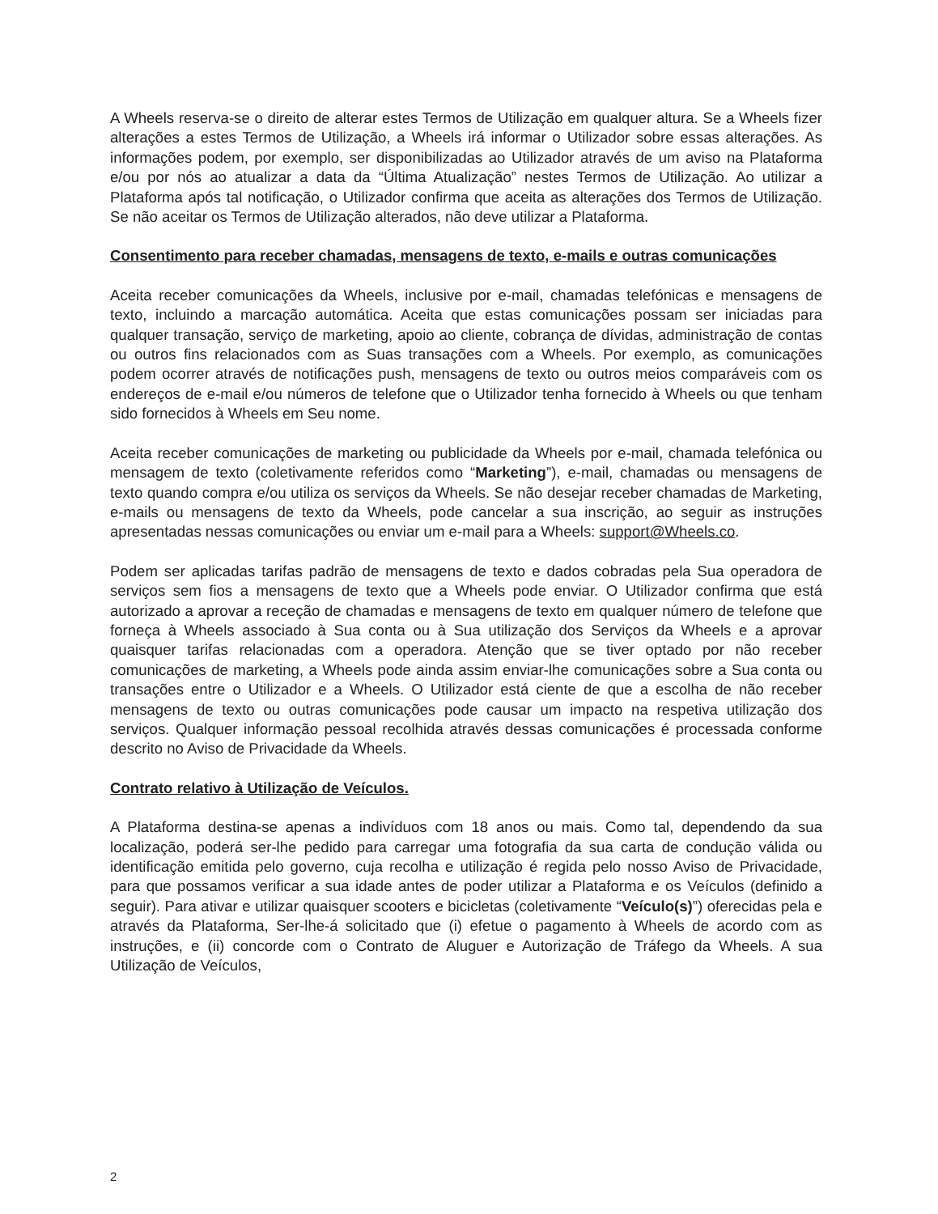A Wheels reserva-se o direito de alterar estes Termos de Utilização em qualquer altura. Se a Wheels fizer alterações a estes Termos de Utilização, a Wheels irá informar o Utilizador sobre essas alterações. As informações podem, por exemplo, ser disponibilizadas ao Utilizador através de um aviso na Plataforma e/ou por nós ao atualizar a data da “Última Atualização” nestes Termos de Utilização. Ao utilizar a Plataforma após tal notificação, o Utilizador confirma que aceita as alterações dos Termos de Utilização. Se não aceitar os Termos de Utilização alterados, não deve utilizar a Plataforma.
Consentimento para receber chamadas, mensagens de texto, e-mails e outras comunicações
Aceita receber comunicações da Wheels, inclusive por e-mail, chamadas telefónicas e mensagens de texto, incluindo a marcação automática. Aceita que estas comunicações possam ser iniciadas para qualquer transação, serviço de marketing, apoio ao cliente, cobrança de dívidas, administração de contas ou outros fins relacionados com as Suas transações com a Wheels. Por exemplo, as comunicações podem ocorrer através de notificações push, mensagens de texto ou outros meios comparáveis com os endereços de e-mail e/ou números de telefone que o Utilizador tenha fornecido à Wheels ou que tenham sido fornecidos à Wheels em Seu nome.
Aceita receber comunicações de marketing ou publicidade da Wheels por e-mail, chamada telefónica ou mensagem de texto (coletivamente referidos como “Marketing”), e-mail, chamadas ou mensagens de texto quando compra e/ou utiliza os serviços da Wheels. Se não desejar receber chamadas de Marketing, e-mails ou mensagens de texto da Wheels, pode cancelar a sua inscrição, ao seguir as instruções apresentadas nessas comunicações ou enviar um e-mail para a Wheels: support@Wheels.co.
Podem ser aplicadas tarifas padrão de mensagens de texto e dados cobradas pela Sua operadora de serviços sem fios a mensagens de texto que a Wheels pode enviar. O Utilizador confirma que está autorizado a aprovar a receção de chamadas e mensagens de texto em qualquer número de telefone que forneça à Wheels associado à Sua conta ou à Sua utilização dos Serviços da Wheels e a aprovar quaisquer tarifas relacionadas com a operadora. Atenção que se tiver optado por não receber comunicações de marketing, a Wheels pode ainda assim enviar-lhe comunicações sobre a Sua conta ou transações entre o Utilizador e a Wheels. O Utilizador está ciente de que a escolha de não receber mensagens de texto ou outras comunicações pode causar um impacto na respetiva utilização dos serviços. Qualquer informação pessoal recolhida através dessas comunicações é processada conforme descrito no Aviso de Privacidade da Wheels.
Contrato relativo à Utilização de Veículos.
A Plataforma destina-se apenas a indivíduos com 18 anos ou mais. Como tal, dependendo da sua localização, poderá ser-lhe pedido para carregar uma fotografia da sua carta de condução válida ou identificação emitida pelo governo, cuja recolha e utilização é regida pelo nosso Aviso de Privacidade, para que possamos verificar a sua idade antes de poder utilizar a Plataforma e os Veículos (definido a seguir). Para ativar e utilizar quaisquer scooters e bicicletas (coletivamente “Veículo(s)”) oferecidas pela e através da Plataforma, Ser-lhe-á solicitado que (i) efetue o pagamento à Wheels de acordo com as instruções, e (ii) concorde com o Contrato de Aluguer e Autorização de Tráfego da Wheels. A sua Utilização de Veículos,
2